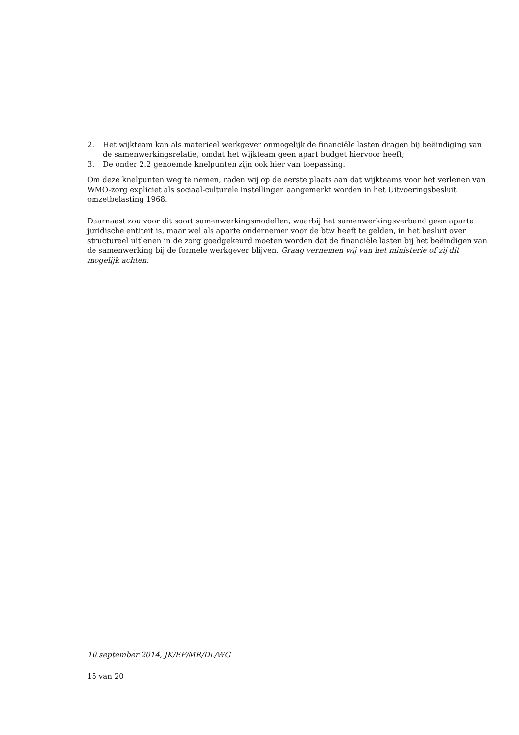2. Het wijkteam kan als materieel werkgever onmogelijk de financiële lasten dragen bij beëindiging van de samenwerkingsrelatie, omdat het wijkteam geen apart budget hiervoor heeft;
3. De onder 2.2 genoemde knelpunten zijn ook hier van toepassing.
Om deze knelpunten weg te nemen, raden wij op de eerste plaats aan dat wijkteams voor het verlenen van WMO-zorg expliciet als sociaal-culturele instellingen aangemerkt worden in het Uitvoeringsbesluit omzetbelasting 1968.
Daarnaast zou voor dit soort samenwerkingsmodellen, waarbij het samenwerkingsverband geen aparte juridische entiteit is, maar wel als aparte ondernemer voor de btw heeft te gelden, in het besluit over structureel uitlenen in de zorg goedgekeurd moeten worden dat de financiële lasten bij het beëindigen van de samenwerking bij de formele werkgever blijven. Graag vernemen wij van het ministerie of zij dit mogelijk achten.
10 september 2014, JK/EF/MR/DL/WG
15 van 20